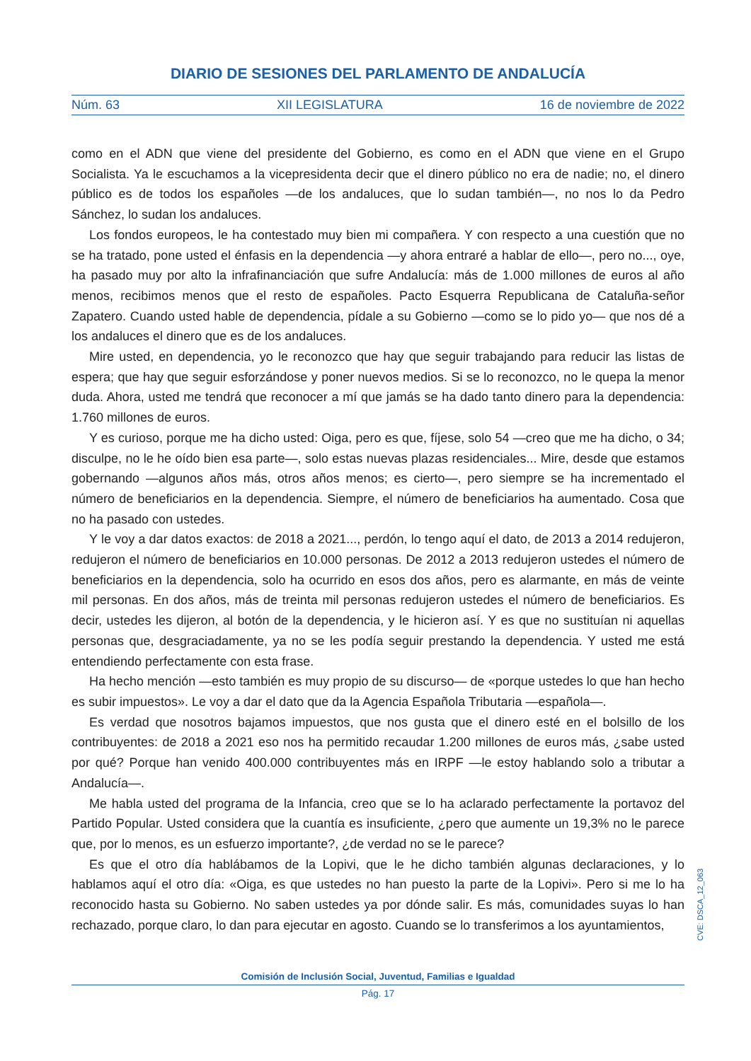DIARIO DE SESIONES DEL PARLAMENTO DE ANDALUCÍA
Núm. 63 XII LEGISLATURA 16 de noviembre de 2022
como en el ADN que viene del presidente del Gobierno, es como en el ADN que viene en el Grupo Socialista. Ya le escuchamos a la vicepresidenta decir que el dinero público no era de nadie; no, el dinero público es de todos los españoles —de los andaluces, que lo sudan también—, no nos lo da Pedro Sánchez, lo sudan los andaluces.
Los fondos europeos, le ha contestado muy bien mi compañera. Y con respecto a una cuestión que no se ha tratado, pone usted el énfasis en la dependencia —y ahora entraré a hablar de ello—, pero no..., oye, ha pasado muy por alto la infrafinanciación que sufre Andalucía: más de 1.000 millones de euros al año menos, recibimos menos que el resto de españoles. Pacto Esquerra Republicana de Cataluña-señor Zapatero. Cuando usted hable de dependencia, pídale a su Gobierno —como se lo pido yo— que nos dé a los andaluces el dinero que es de los andaluces.
Mire usted, en dependencia, yo le reconozco que hay que seguir trabajando para reducir las listas de espera; que hay que seguir esforzándose y poner nuevos medios. Si se lo reconozco, no le quepa la menor duda. Ahora, usted me tendrá que reconocer a mí que jamás se ha dado tanto dinero para la dependencia: 1.760 millones de euros.
Y es curioso, porque me ha dicho usted: Oiga, pero es que, fíjese, solo 54 —creo que me ha dicho, o 34; disculpe, no le he oído bien esa parte—, solo estas nuevas plazas residenciales... Mire, desde que estamos gobernando —algunos años más, otros años menos; es cierto—, pero siempre se ha incrementado el número de beneficiarios en la dependencia. Siempre, el número de beneficiarios ha aumentado. Cosa que no ha pasado con ustedes.
Y le voy a dar datos exactos: de 2018 a 2021..., perdón, lo tengo aquí el dato, de 2013 a 2014 redujeron, redujeron el número de beneficiarios en 10.000 personas. De 2012 a 2013 redujeron ustedes el número de beneficiarios en la dependencia, solo ha ocurrido en esos dos años, pero es alarmante, en más de veinte mil personas. En dos años, más de treinta mil personas redujeron ustedes el número de beneficiarios. Es decir, ustedes les dijeron, al botón de la dependencia, y le hicieron así. Y es que no sustituían ni aquellas personas que, desgraciadamente, ya no se les podía seguir prestando la dependencia. Y usted me está entendiendo perfectamente con esta frase.
Ha hecho mención —esto también es muy propio de su discurso— de «porque ustedes lo que han hecho es subir impuestos». Le voy a dar el dato que da la Agencia Española Tributaria —española—.
Es verdad que nosotros bajamos impuestos, que nos gusta que el dinero esté en el bolsillo de los contribuyentes: de 2018 a 2021 eso nos ha permitido recaudar 1.200 millones de euros más, ¿sabe usted por qué? Porque han venido 400.000 contribuyentes más en IRPF —le estoy hablando solo a tributar a Andalucía—.
Me habla usted del programa de la Infancia, creo que se lo ha aclarado perfectamente la portavoz del Partido Popular. Usted considera que la cuantía es insuficiente, ¿pero que aumente un 19,3% no le parece que, por lo menos, es un esfuerzo importante?, ¿de verdad no se le parece?
Es que el otro día hablábamos de la Lopivi, que le he dicho también algunas declaraciones, y lo hablamos aquí el otro día: «Oiga, es que ustedes no han puesto la parte de la Lopivi». Pero si me lo ha reconocido hasta su Gobierno. No saben ustedes ya por dónde salir. Es más, comunidades suyas lo han rechazado, porque claro, lo dan para ejecutar en agosto. Cuando se lo transferimos a los ayuntamientos,
Comisión de Inclusión Social, Juventud, Familias e Igualdad
Pág. 17
CVE: DSCA_12_063